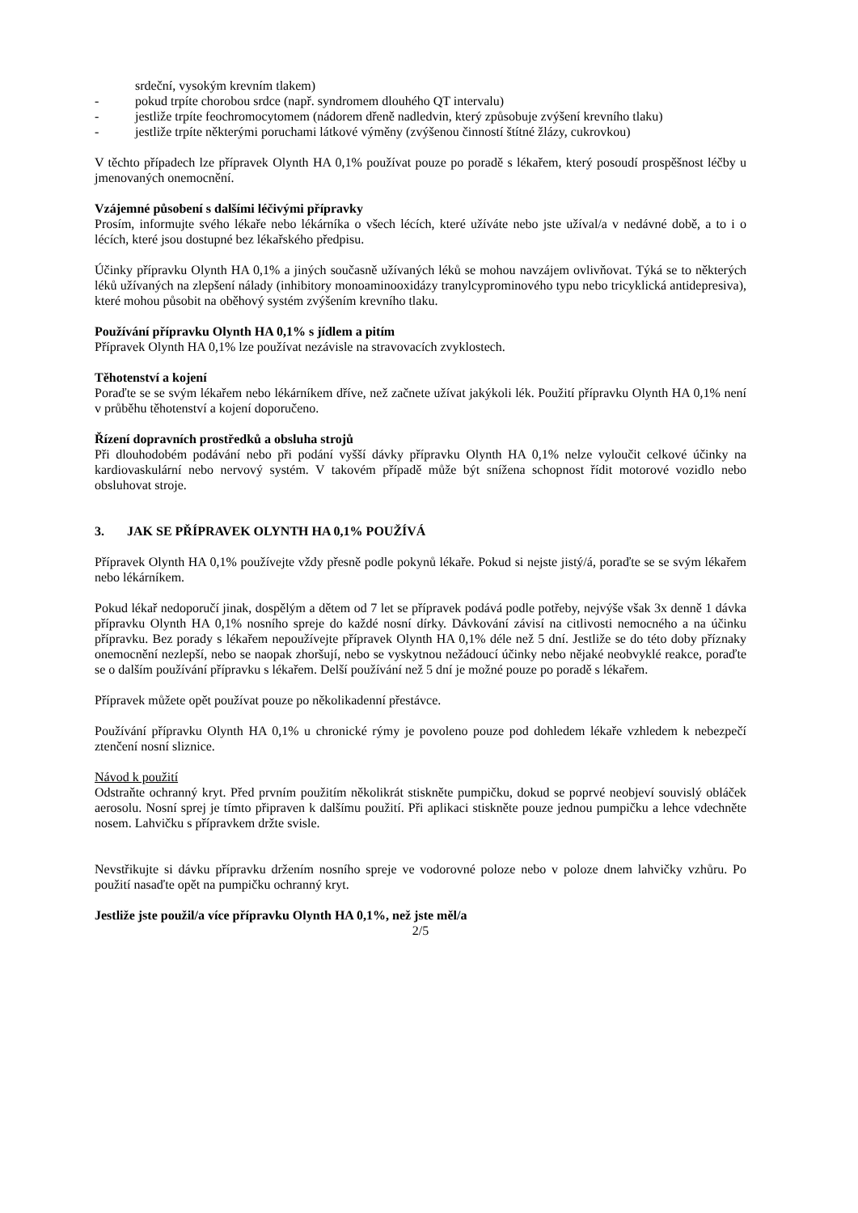srdeční, vysokým krevním tlakem)
- pokud trpíte chorobou srdce (např. syndromem dlouhého QT intervalu)
- jestliže trpíte feochromocytomem (nádorem dřeně nadledvin, který způsobuje zvýšení krevního tlaku)
- jestliže trpíte některými poruchami látkové výměny (zvýšenou činností štítné žlázy, cukrovkou)
V těchto případech lze přípravek Olynth HA 0,1% používat pouze po poradě s lékařem, který posoudí prospěšnost léčby u jmenovaných onemocnění.
Vzájemné působení s dalšími léčivými přípravky
Prosím, informujte svého lékaře nebo lékárníka o všech lécích, které užíváte nebo jste užíval/a v nedávné době, a to i o lécích, které jsou dostupné bez lékařského předpisu.
Účinky přípravku Olynth HA 0,1% a jiných současně užívaných léků se mohou navzájem ovlivňovat. Týká se to některých léků užívaných na zlepšení nálady (inhibitory monoaminooxidázy tranylcyprominového typu nebo tricyklická antidepresiva), které mohou působit na oběhový systém zvýšením krevního tlaku.
Používání přípravku Olynth HA 0,1% s jídlem a pitím
Přípravek Olynth HA 0,1% lze používat nezávisle na stravovacích zvyklostech.
Těhotenství a kojení
Poraďte se se svým lékařem nebo lékárníkem dříve, než začnete užívat jakýkoli lék. Použití přípravku Olynth HA 0,1% není v průběhu těhotenství a kojení doporučeno.
Řízení dopravních prostředků a obsluha strojů
Při dlouhodobém podávání nebo při podání vyšší dávky přípravku Olynth HA 0,1% nelze vyloučit celkové účinky na kardiovaskulární nebo nervový systém. V takovém případě může být snížena schopnost řídit motorové vozidlo nebo obsluhovat stroje.
3. JAK SE PŘÍPRAVEK OLYNTH HA 0,1% POUŽÍVÁ
Přípravek Olynth HA 0,1% používejte vždy přesně podle pokynů lékaře. Pokud si nejste jistý/á, poraďte se se svým lékařem nebo lékárníkem.
Pokud lékař nedoporučí jinak, dospělým a dětem od 7 let se přípravek podává podle potřeby, nejvýše však 3x denně 1 dávka přípravku Olynth HA 0,1% nosního spreje do každé nosní dírky. Dávkování závisí na citlivosti nemocného a na účinku přípravku. Bez porady s lékařem nepoužívejte přípravek Olynth HA 0,1% déle než 5 dní. Jestliže se do této doby příznaky onemocnění nezlepší, nebo se naopak zhoršují, nebo se vyskytnou nežádoucí účinky nebo nějaké neobvyklé reakce, poraďte se o dalším používání přípravku s lékařem. Delší používání než 5 dní je možné pouze po poradě s lékařem.
Přípravek můžete opět používat pouze po několikadenní přestávce.
Používání přípravku Olynth HA 0,1% u chronické rýmy je povoleno pouze pod dohledem lékaře vzhledem k nebezpečí ztenčení nosní sliznice.
Návod k použití
Odstraňte ochranný kryt. Před prvním použitím několikrát stiskněte pumpičku, dokud se poprvé neobjeví souvislý obláček aerosolu. Nosní sprej je tímto připraven k dalšímu použití. Při aplikaci stiskněte pouze jednou pumpičku a lehce vdechněte nosem. Lahvičku s přípravkem držte svisle.
Nevstřikujte si dávku přípravku držením nosního spreje ve vodorovné poloze nebo v poloze dnem lahvičky vzhůru. Po použití nasaďte opět na pumpičku ochranný kryt.
Jestliže jste použil/a více přípravku Olynth HA 0,1%, než jste měl/a
2/5